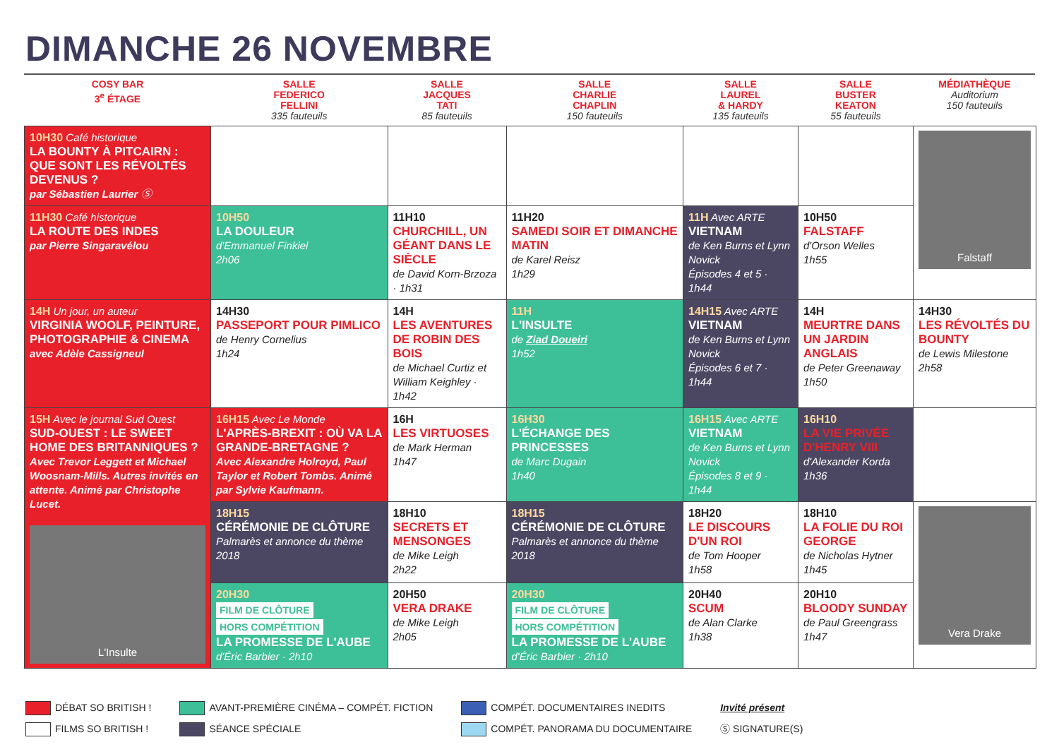DIMANCHE 26 NOVEMBRE
| COSY BAR 3<sup>e</sup> ÉTAGE | SALLE FEDERICO FELLINI 335 fauteuils | SALLE JACQUES TATI 85 fauteuils | SALLE CHARLIE CHAPLIN 150 fauteuils | SALLE LAUREL & HARDY 135 fauteuils | SALLE BUSTER KEATON 55 fauteuils | MÉDIATHÈQUE Auditorium 150 fauteuils |
| --- | --- | --- | --- | --- | --- | --- |
| 10H30 Café historique LA BOUNTY À PITCAIRN : QUE SONT LES RÉVOLTÉS DEVENUS ? par Sébastien Laurier Ⓢ | | | | | | Falstaff |
| 11H30 Café historique LA ROUTE DES INDES par Pierre Singaravélou | 10H50 LA DOULEUR d'Emmanuel Finkiel 2h06 | 11H10 CHURCHILL, UN GÉANT DANS LE SIÈCLE de David Korn-Brzoza · 1h31 | 11H20 SAMEDI SOIR ET DIMANCHE MATIN de Karel Reisz 1h29 | 11H Avec ARTE VIETNAM de Ken Burns et Lynn Novick Épisodes 4 et 5 · 1h44 | 10H50 FALSTAFF d'Orson Welles 1h55 | |
| 14H Un jour, un auteur VIRGINIA WOOLF, PEINTURE, PHOTOGRAPHIE & CINEMA avec Adèle Cassigneul | 14H30 PASSEPORT POUR PIMLICO de Henry Cornelius 1h24 | 14H LES AVENTURES DE ROBIN DES BOIS de Michael Curtiz et William Keighley · 1h42 | 11H L'INSULTE de Ziad Doueiri 1h52 | 14H15 Avec ARTE VIETNAM de Ken Burns et Lynn Novick Épisodes 6 et 7 · 1h44 | 14H MEURTRE DANS UN JARDIN ANGLAIS de Peter Greenaway 1h50 | 14H30 LES RÉVOLTÉS DU BOUNTY de Lewis Milestone 2h58 |
| 15H Avec le journal Sud Ouest SUD-OUEST : LE SWEET HOME DES BRITANNIQUES ? Avec Trevor Leggett et Michael Woosnam-Mills. Autres invités en attente. Animé par Christophe Lucet. L'Insulte | 16H15 Avec Le Monde L'APRÈS-BREXIT : OÙ VA LA GRANDE-BRETAGNE ? Avec Alexandre Holroyd, Paul Taylor et Robert Tombs. Animé par Sylvie Kaufmann. | 16H LES VIRTUOSES de Mark Herman 1h47 | 16H30 L'ÉCHANGE DES PRINCESSES de Marc Dugain 1h40 | 16H15 Avec ARTE VIETNAM de Ken Burns et Lynn Novick Épisodes 8 et 9 · 1h44 | 16H10 LA VIE PRIVÉE D'HENRY VIII d'Alexander Korda 1h36 | |
| | 18H15 CÉRÉMONIE DE CLÔTURE Palmarès et annonce du thème 2018 | 18H10 SECRETS ET MENSONGES de Mike Leigh 2h22 | 18H15 CÉRÉMONIE DE CLÔTURE Palmarès et annonce du thème 2018 | 18H20 LE DISCOURS D'UN ROI de Tom Hooper 1h58 | 18H10 LA FOLIE DU ROI GEORGE de Nicholas Hytner 1h45 | Vera Drake |
| | 20H30 FILM DE CLÔTURE HORS COMPÉTITION LA PROMESSE DE L'AUBE d'Éric Barbier · 2h10 | 20H50 VERA DRAKE de Mike Leigh 2h05 | 20H30 FILM DE CLÔTURE HORS COMPÉTITION LA PROMESSE DE L'AUBE d'Éric Barbier · 2h10 | 20H40 SCUM de Alan Clarke 1h38 | 20H10 BLOODY SUNDAY de Paul Greengrass 1h47 | |
DÉBAT SO BRITISH !
FILMS SO BRITISH !
AVANT-PREMIÈRE CINÉMA – COMPÉT. FICTION
SÉANCE SPÉCIALE
COMPÉT. DOCUMENTAIRES INEDITS
COMPÉT. PANORAMA DU DOCUMENTAIRE
Invité présent
Ⓢ SIGNATURE(S)